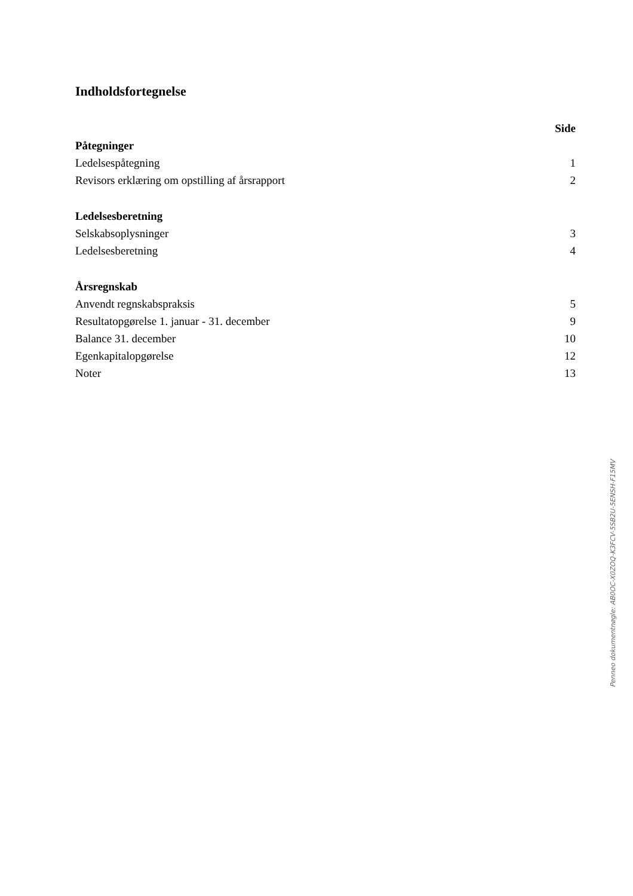Indholdsfortegnelse
Side
Påtegninger
Ledelsespåtegning 1
Revisors erklæring om opstilling af årsrapport 2
Ledelsesberetning
Selskabsoplysninger 3
Ledelsesberetning 4
Årsregnskab
Anvendt regnskabspraksis 5
Resultatopgørelse 1. januar - 31. december 9
Balance 31. december 10
Egenkapitalopgørelse 12
Noter 13
Penneo dokumentnøgle: AB0OC-X0ZOQ-K3FCV-5SB2U-5ENSH-F15MV